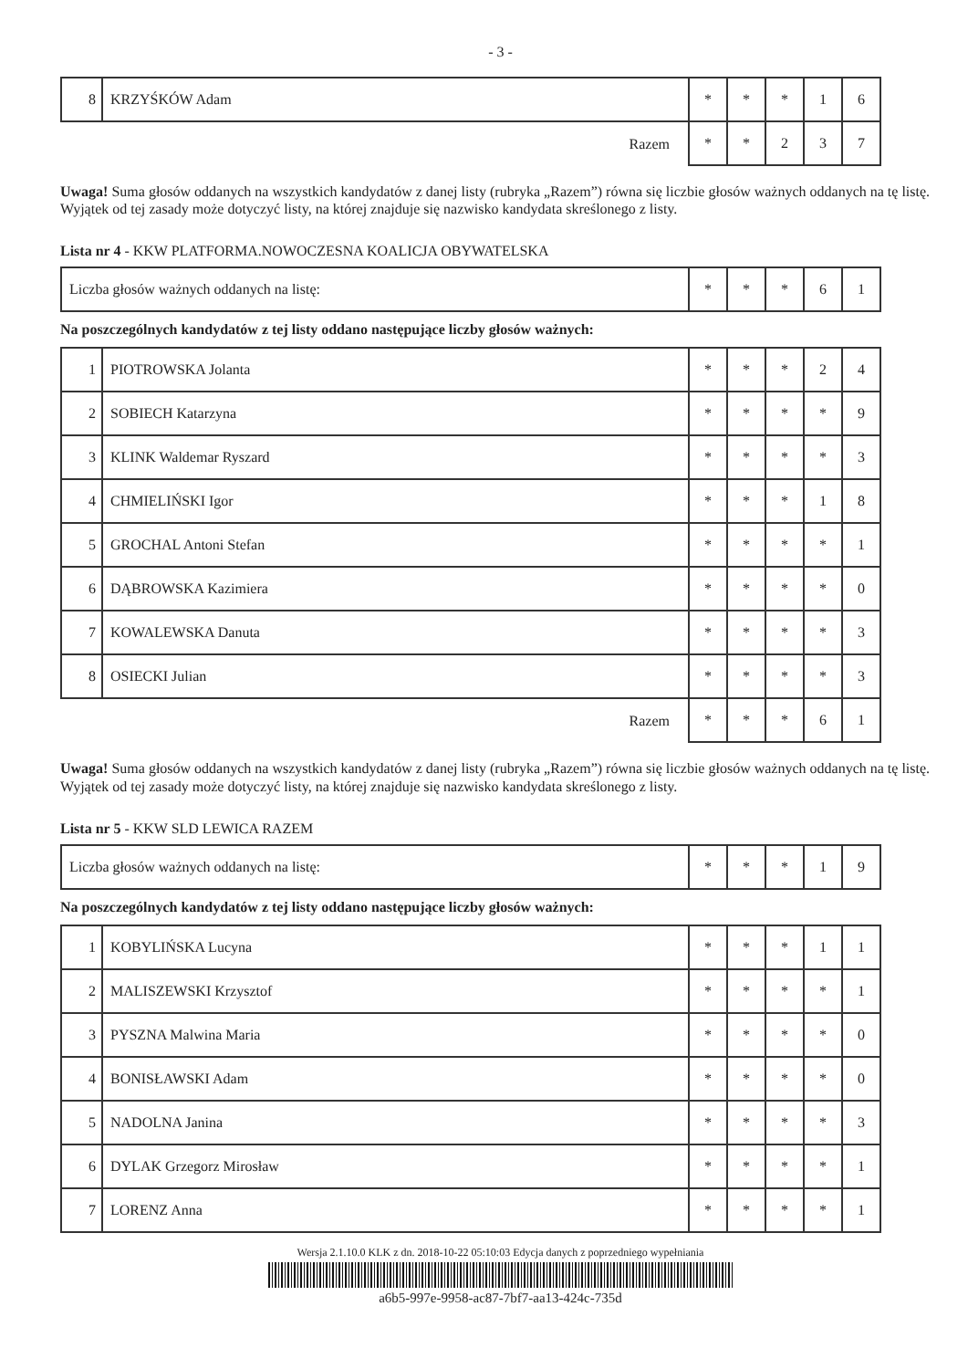- 3 -
| 8 | KRZYŚKÓW Adam | * | * | * | 1 | 6 |
| Razem | | * | * | 2 | 3 | 7 |
Uwaga! Suma głosów oddanych na wszystkich kandydatów z danej listy (rubryka „Razem”) równa się liczbie głosów ważnych oddanych na tę listę. Wyjątek od tej zasady może dotyczyć listy, na której znajduje się nazwisko kandydata skreślonego z listy.
Lista nr 4 - KKW PLATFORMA.NOWOCZESNA KOALICJA OBYWATELSKA
| Liczba głosów ważnych oddanych na listę: | * | * | * | 6 | 1 |
Na poszczególnych kandydatów z tej listy oddano następujące liczby głosów ważnych:
| 1 | PIOTROWSKA Jolanta | * | * | * | 2 | 4 |
| 2 | SOBIECH Katarzyna | * | * | * | * | 9 |
| 3 | KLINK Waldemar Ryszard | * | * | * | * | 3 |
| 4 | CHMIELIŃSKI Igor | * | * | * | 1 | 8 |
| 5 | GROCHAL Antoni Stefan | * | * | * | * | 1 |
| 6 | DĄBROWSKA Kazimiera | * | * | * | * | 0 |
| 7 | KOWALEWSKA Danuta | * | * | * | * | 3 |
| 8 | OSIECKI Julian | * | * | * | * | 3 |
| Razem | | * | * | * | 6 | 1 |
Uwaga! Suma głosów oddanych na wszystkich kandydatów z danej listy (rubryka „Razem”) równa się liczbie głosów ważnych oddanych na tę listę. Wyjątek od tej zasady może dotyczyć listy, na której znajduje się nazwisko kandydata skreślonego z listy.
Lista nr 5 - KKW SLD LEWICA RAZEM
| Liczba głosów ważnych oddanych na listę: | * | * | * | 1 | 9 |
Na poszczególnych kandydatów z tej listy oddano następujące liczby głosów ważnych:
| 1 | KOBYLIŃSKA Lucyna | * | * | * | 1 | 1 |
| 2 | MALISZEWSKI Krzysztof | * | * | * | * | 1 |
| 3 | PYSZNA Malwina Maria | * | * | * | * | 0 |
| 4 | BONISŁAWSKI Adam | * | * | * | * | 0 |
| 5 | NADOLNA Janina | * | * | * | * | 3 |
| 6 | DYLAK Grzegorz Mirosław | * | * | * | * | 1 |
| 7 | LORENZ Anna | * | * | * | * | 1 |
Wersja 2.1.10.0 KLK z dn. 2018-10-22 05:10:03 Edycja danych z poprzedniego wypełniania
a6b5-997e-9958-ac87-7bf7-aa13-424c-735d